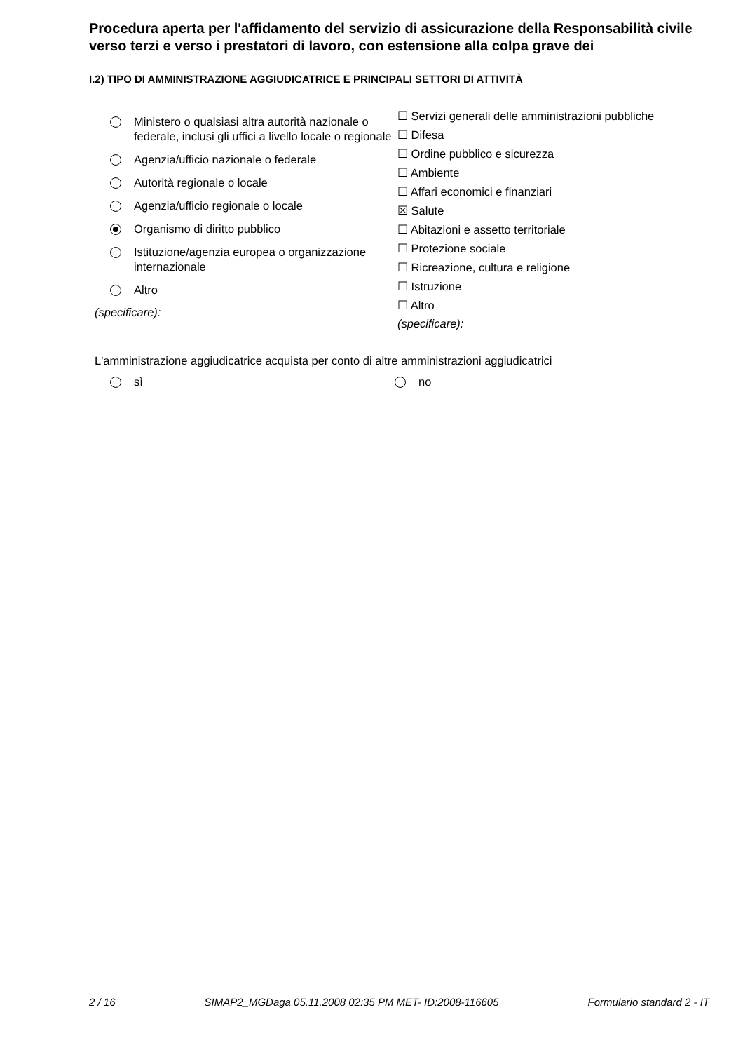Procedura aperta per l'affidamento del servizio di assicurazione della Responsabilità civile verso terzi e verso i prestatori di lavoro, con estensione alla colpa grave dei
I.2) TIPO DI AMMINISTRAZIONE AGGIUDICATRICE E PRINCIPALI SETTORI DI ATTIVITÀ
Ministero o qualsiasi altra autorità nazionale o federale, inclusi gli uffici a livello locale o regionale
Agenzia/ufficio nazionale o federale
Autorità regionale o locale
Agenzia/ufficio regionale o locale
Organismo di diritto pubblico
Istituzione/agenzia europea o organizzazione internazionale
Altro
(specificare):
☐ Servizi generali delle amministrazioni pubbliche
☐ Difesa
☐ Ordine pubblico e sicurezza
☐ Ambiente
☐ Affari economici e finanziari
☒ Salute
☐ Abitazioni e assetto territoriale
☐ Protezione sociale
☐ Ricreazione, cultura e religione
☐ Istruzione
☐ Altro
(specificare):
L'amministrazione aggiudicatrice acquista per conto di altre amministrazioni aggiudicatrici
sì no
2 / 16 SIMAP2_MGDaga 05.11.2008 02:35 PM MET- ID:2008-116605 Formulario standard 2 - IT